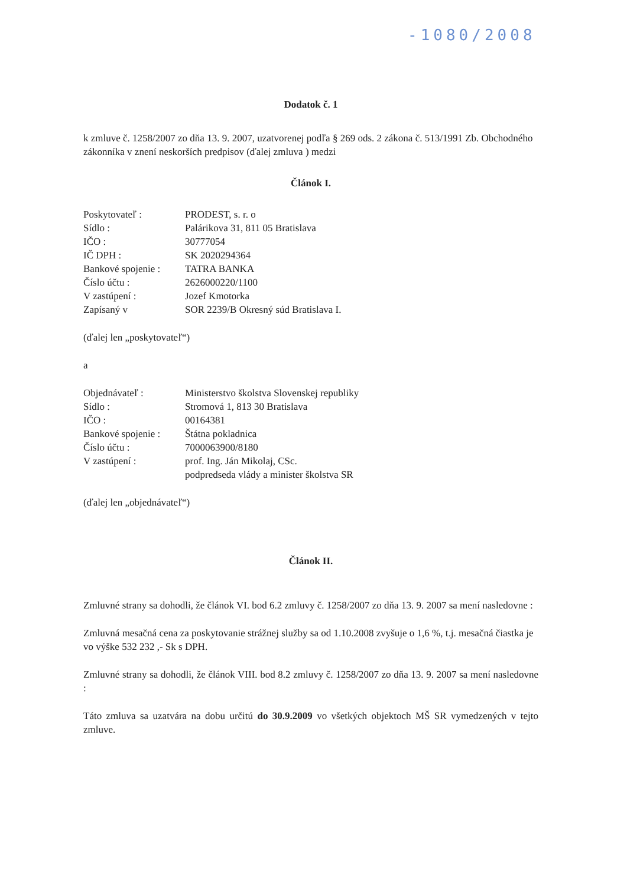-1080/2008
Dodatok č. 1
k zmluve č. 1258/2007 zo dňa 13. 9. 2007, uzatvorenej podľa § 269 ods. 2 zákona č. 513/1991 Zb. Obchodného zákonníka v znení neskorších predpisov (ďalej zmluva ) medzi
Článok I.
| Poskytovateľ : | PRODEST, s. r. o |
| Sídlo : | Palárikova 31, 811 05 Bratislava |
| IČO : | 30777054 |
| IČ DPH : | SK 2020294364 |
| Bankové spojenie : | TATRA BANKA |
| Číslo účtu : | 2626000220/1100 |
| V zastúpení : | Jozef Kmotorka |
| Zapísaný v | SOR 2239/B Okresný súd Bratislava I. |
(ďalej len „poskytovateľ“)
a
| Objednávateľ : | Ministerstvo školstva Slovenskej republiky |
| Sídlo : | Stromová 1, 813 30 Bratislava |
| IČO : | 00164381 |
| Bankové spojenie : | Štátna pokladnica |
| Číslo účtu : | 7000063900/8180 |
| V zastúpení : | prof. Ing. Ján Mikolaj, CSc. podpredseda vlády a minister školstva SR |
(ďalej len „objednávateľ“)
Článok II.
Zmluvné strany sa dohodli, že článok VI. bod 6.2 zmluvy č. 1258/2007 zo dňa 13. 9. 2007 sa mení nasledovne :
Zmluvná mesačná cena za poskytovanie strážnej služby sa od 1.10.2008 zvyšuje o 1,6 %, t.j. mesačná čiastka je vo výške 532 232 ,- Sk s DPH.
Zmluvné strany sa dohodli, že článok VIII. bod 8.2 zmluvy č. 1258/2007 zo dňa 13. 9. 2007 sa mení nasledovne :
Táto zmluva sa uzatvára na dobu určitú do 30.9.2009 vo všetkých objektoch MŠ SR vymedzených v tejto zmluve.